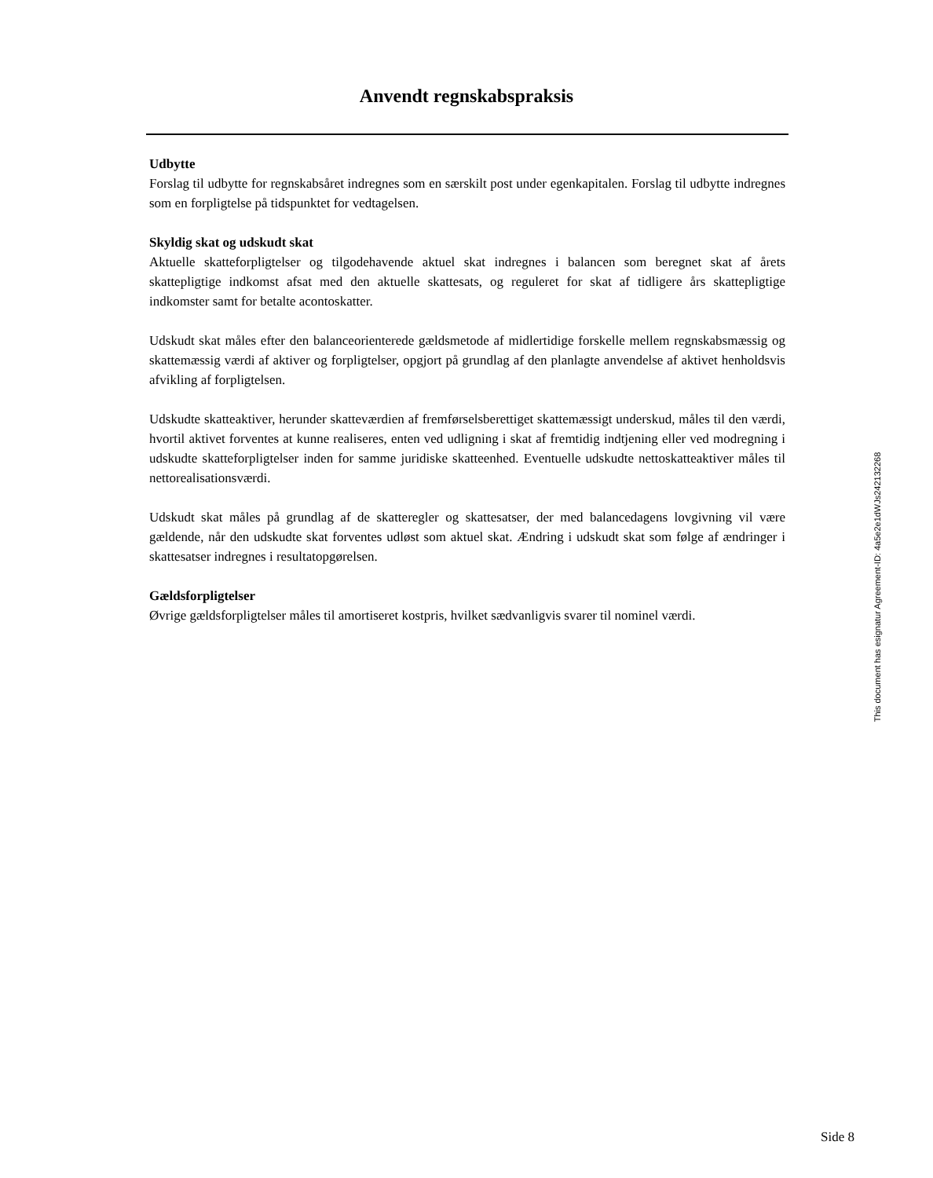Anvendt regnskabspraksis
Udbytte
Forslag til udbytte for regnskabsåret indregnes som en særskilt post under egenkapitalen. Forslag til udbytte indregnes som en forpligtelse på tidspunktet for vedtagelsen.
Skyldig skat og udskudt skat
Aktuelle skatteforpligtelser og tilgodehavende aktuel skat indregnes i balancen som beregnet skat af årets skattepligtige indkomst afsat med den aktuelle skattesats, og reguleret for skat af tidligere års skattepligtige indkomster samt for betalte acontoskatter.
Udskudt skat måles efter den balanceorienterede gældsmetode af midlertidige forskelle mellem regnskabsmæssig og skattemæssig værdi af aktiver og forpligtelser, opgjort på grundlag af den planlagte anvendelse af aktivet henholdsvis afvikling af forpligtelsen.
Udskudte skatteaktiver, herunder skatteværdien af fremførselsberettiget skattemæssigt underskud, måles til den værdi, hvortil aktivet forventes at kunne realiseres, enten ved udligning i skat af fremtidig indtjening eller ved modregning i udskudte skatteforpligtelser inden for samme juridiske skatteenhed. Eventuelle udskudte nettoskatteaktiver måles til nettorealisationsværdi.
Udskudt skat måles på grundlag af de skatteregler og skattesatser, der med balancedagens lovgivning vil være gældende, når den udskudte skat forventes udløst som aktuel skat. Ændring i udskudt skat som følge af ændringer i skattesatser indregnes i resultatopgørelsen.
Gældsforpligtelser
Øvrige gældsforpligtelser måles til amortiseret kostpris, hvilket sædvanligvis svarer til nominel værdi.
This document has esignatur Agreement-ID: 4a5e2e1dWJs242132268
Side 8